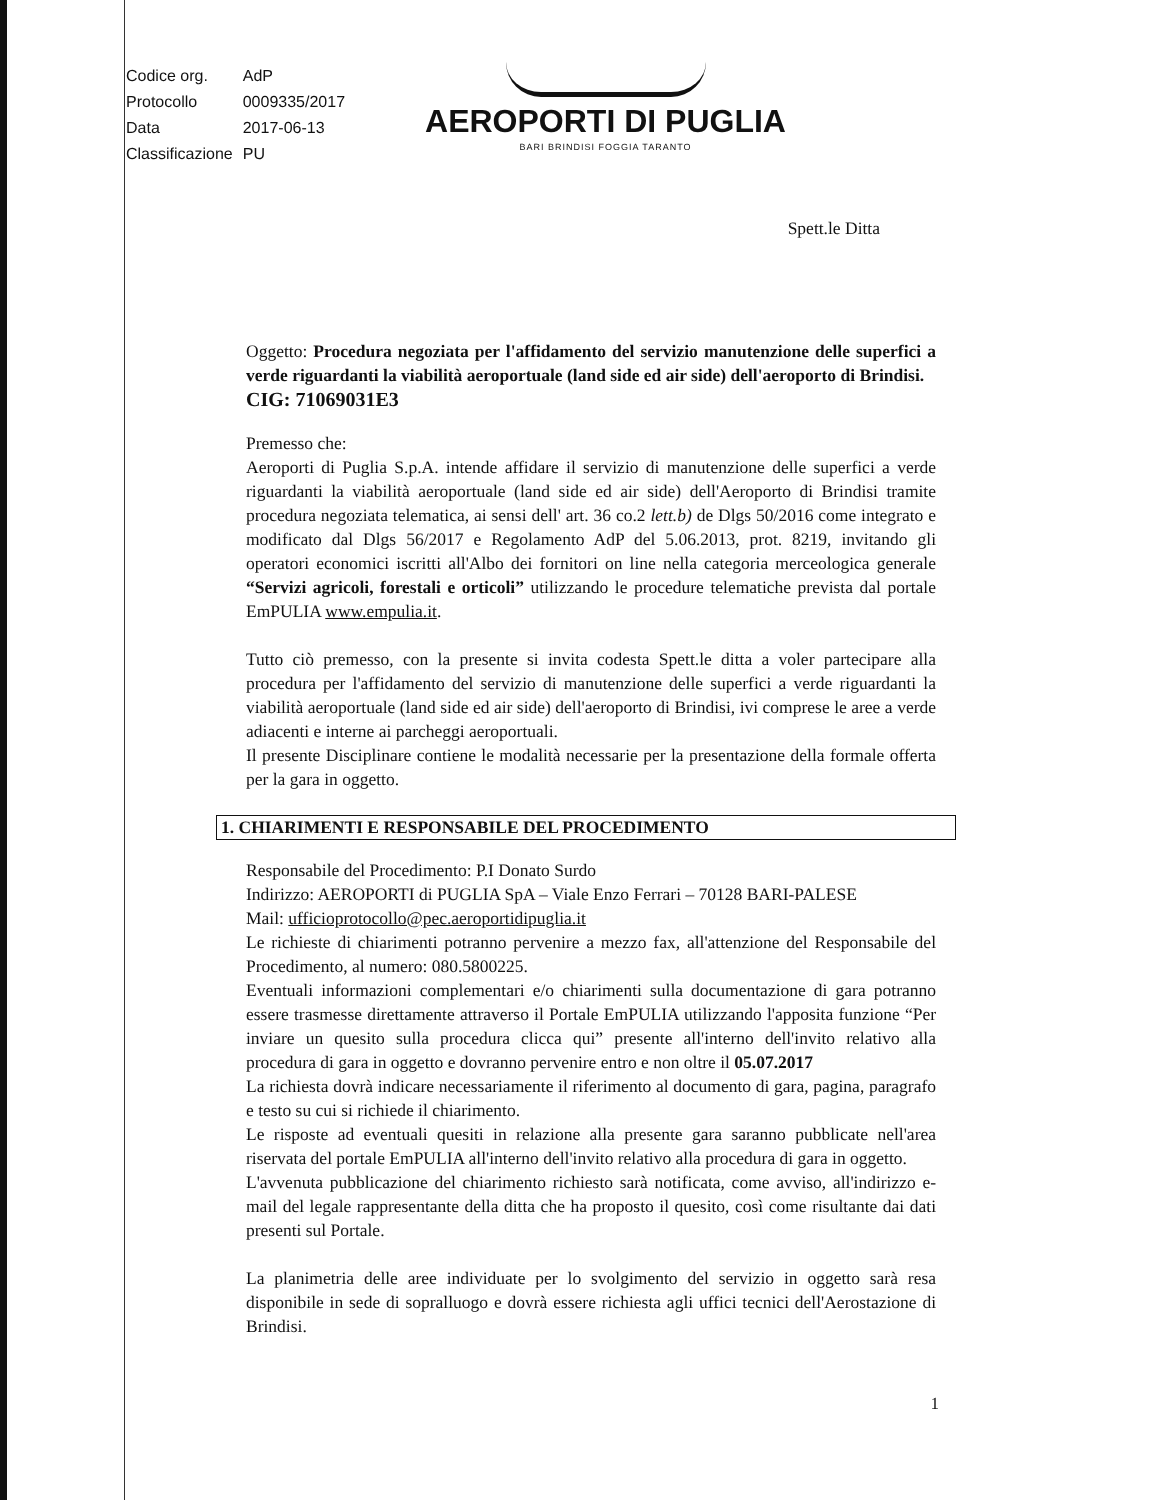| Codice org. | AdP |
| Protocollo | 0009335/2017 |
| Data | 2017-06-13 |
| Classificazione | PU |
AEROPORTI DI PUGLIA
BARI BRINDISI FOGGIA TARANTO
Spett.le Ditta
Oggetto: Procedura negoziata per l'affidamento del servizio manutenzione delle superfici a verde riguardanti la viabilità aeroportuale (land side ed air side) dell'aeroporto di Brindisi.
CIG: 71069031E3
Premesso che:
Aeroporti di Puglia S.p.A. intende affidare il servizio di manutenzione delle superfici a verde riguardanti la viabilità aeroportuale (land side ed air side) dell'Aeroporto di Brindisi tramite procedura negoziata telematica, ai sensi dell' art. 36 co.2 lett.b) de Dlgs 50/2016 come integrato e modificato dal Dlgs 56/2017 e Regolamento AdP del 5.06.2013, prot. 8219, invitando gli operatori economici iscritti all'Albo dei fornitori on line nella categoria merceologica generale “Servizi agricoli, forestali e orticoli” utilizzando le procedure telematiche prevista dal portale EmPULIA www.empulia.it.
Tutto ciò premesso, con la presente si invita codesta Spett.le ditta a voler partecipare alla procedura per l'affidamento del servizio di manutenzione delle superfici a verde riguardanti la viabilità aeroportuale (land side ed air side) dell'aeroporto di Brindisi, ivi comprese le aree a verde adiacenti e interne ai parcheggi aeroportuali.
Il presente Disciplinare contiene le modalità necessarie per la presentazione della formale offerta per la gara in oggetto.
1. CHIARIMENTI E RESPONSABILE DEL PROCEDIMENTO
Responsabile del Procedimento: P.I Donato Surdo
Indirizzo: AEROPORTI di PUGLIA SpA – Viale Enzo Ferrari – 70128 BARI-PALESE
Mail: ufficioprotocollo@pec.aeroportidipuglia.it
Le richieste di chiarimenti potranno pervenire a mezzo fax, all'attenzione del Responsabile del Procedimento, al numero: 080.5800225.
Eventuali informazioni complementari e/o chiarimenti sulla documentazione di gara potranno essere trasmesse direttamente attraverso il Portale EmPULIA utilizzando l'apposita funzione “Per inviare un quesito sulla procedura clicca qui” presente all'interno dell'invito relativo alla procedura di gara in oggetto e dovranno pervenire entro e non oltre il 05.07.2017
La richiesta dovrà indicare necessariamente il riferimento al documento di gara, pagina, paragrafo e testo su cui si richiede il chiarimento.
Le risposte ad eventuali quesiti in relazione alla presente gara saranno pubblicate nell'area riservata del portale EmPULIA all'interno dell'invito relativo alla procedura di gara in oggetto.
L'avvenuta pubblicazione del chiarimento richiesto sarà notificata, come avviso, all'indirizzo e-mail del legale rappresentante della ditta che ha proposto il quesito, così come risultante dai dati presenti sul Portale.
La planimetria delle aree individuate per lo svolgimento del servizio in oggetto sarà resa disponibile in sede di sopralluogo e dovrà essere richiesta agli uffici tecnici dell'Aerostazione di Brindisi.
1